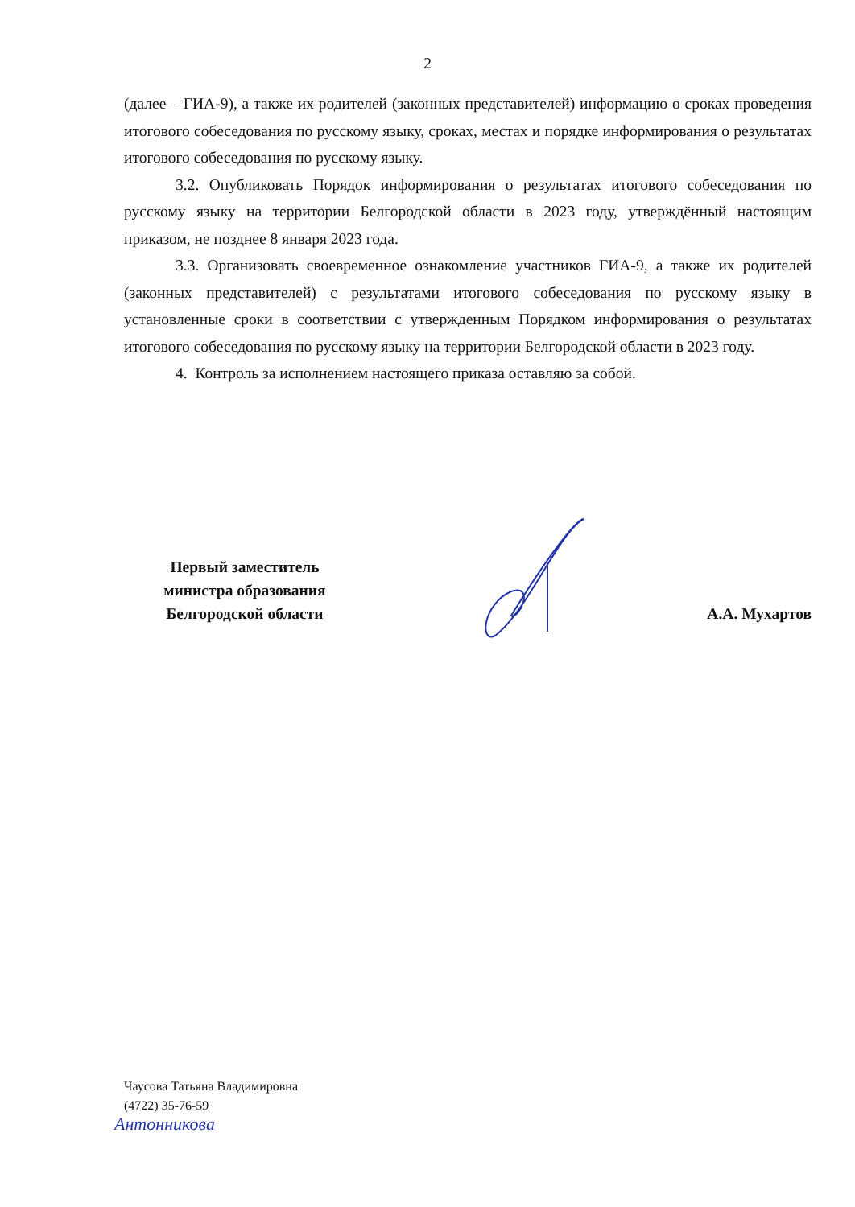2
(далее – ГИА-9), а также их родителей (законных представителей) информацию о сроках проведения итогового собеседования по русскому языку, сроках, местах и порядке информирования о результатах итогового собеседования по русскому языку.
3.2. Опубликовать Порядок информирования о результатах итогового собеседования по русскому языку на территории Белгородской области в 2023 году, утверждённый настоящим приказом, не позднее 8 января 2023 года.
3.3. Организовать своевременное ознакомление участников ГИА-9, а также их родителей (законных представителей) с результатами итогового собеседования по русскому языку в установленные сроки в соответствии с утвержденным Порядком информирования о результатах итогового собеседования по русскому языку на территории Белгородской области в 2023 году.
4. Контроль за исполнением настоящего приказа оставляю за собой.
Первый заместитель
министра образования
Белгородской области
А.А. Мухартов
Чаусова Татьяна Владимировна
(4722) 35-76-59
Антонникова